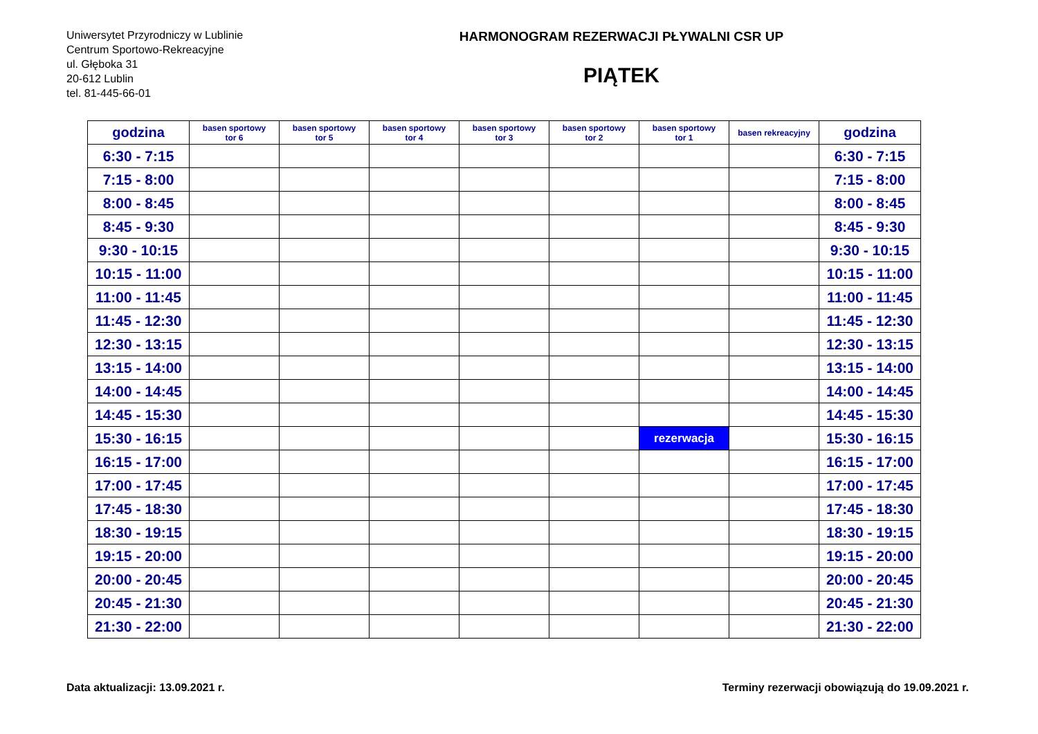Uniwersytet Przyrodniczy w Lublinie
Centrum Sportowo-Rekreacyjne
ul. Głęboka 31
20-612 Lublin
tel. 81-445-66-01
HARMONOGRAM REZERWACJI PŁYWALNI CSR UP
PIĄTEK
| godzina | basen sportowy tor 6 | basen sportowy tor 5 | basen sportowy tor 4 | basen sportowy tor 3 | basen sportowy tor 2 | basen sportowy tor 1 | basen rekreacyjny | godzina |
| --- | --- | --- | --- | --- | --- | --- | --- | --- |
| 6:30 - 7:15 | | | | | | | | 6:30 - 7:15 |
| 7:15 - 8:00 | | | | | | | | 7:15 - 8:00 |
| 8:00 - 8:45 | | | | | | | | 8:00 - 8:45 |
| 8:45 - 9:30 | | | | | | | | 8:45 - 9:30 |
| 9:30 - 10:15 | | | | | | | | 9:30 - 10:15 |
| 10:15 - 11:00 | | | | | | | | 10:15 - 11:00 |
| 11:00 - 11:45 | | | | | | | | 11:00 - 11:45 |
| 11:45 - 12:30 | | | | | | | | 11:45 - 12:30 |
| 12:30 - 13:15 | | | | | | | | 12:30 - 13:15 |
| 13:15 - 14:00 | | | | | | | | 13:15 - 14:00 |
| 14:00 - 14:45 | | | | | | | | 14:00 - 14:45 |
| 14:45 - 15:30 | | | | | | | | 14:45 - 15:30 |
| 15:30 - 16:15 | | | | | | rezerwacja | | 15:30 - 16:15 |
| 16:15 - 17:00 | | | | | | | | 16:15 - 17:00 |
| 17:00 - 17:45 | | | | | | | | 17:00 - 17:45 |
| 17:45 - 18:30 | | | | | | | | 17:45 - 18:30 |
| 18:30 - 19:15 | | | | | | | | 18:30 - 19:15 |
| 19:15 - 20:00 | | | | | | | | 19:15 - 20:00 |
| 20:00 - 20:45 | | | | | | | | 20:00 - 20:45 |
| 20:45 - 21:30 | | | | | | | | 20:45 - 21:30 |
| 21:30 - 22:00 | | | | | | | | 21:30 - 22:00 |
Data aktualizacji: 13.09.2021 r. Terminy rezerwacji obowiązują do 19.09.2021 r.